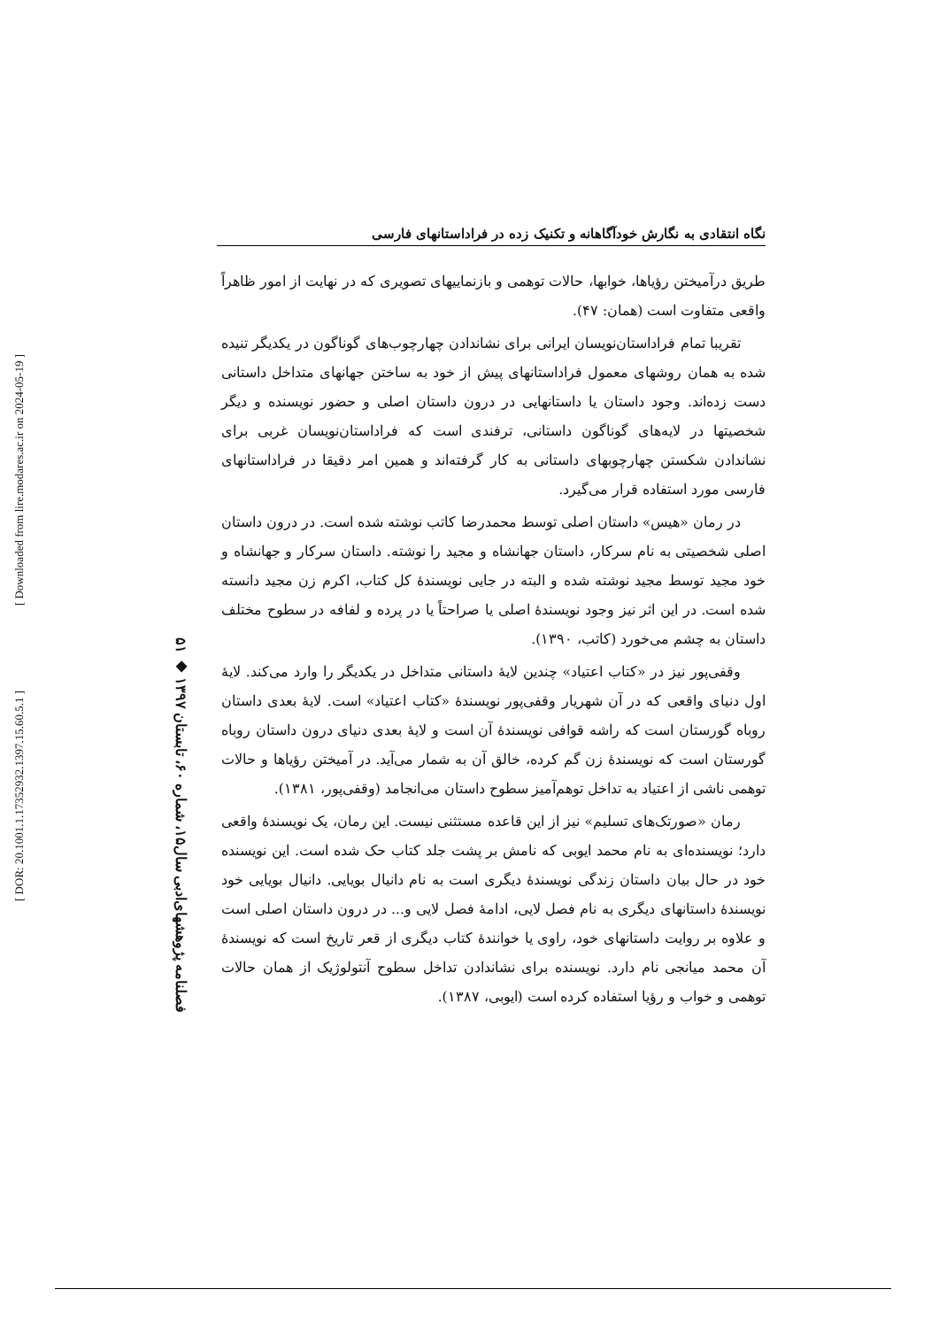[ DOR: 20.1001.1.17352932.1397.15.60.5.1 ]
[ Downloaded from lire.modares.ac.ir on 2024-05-19 ]
۵۱ ◆ فصلنامه پژوهشهای‌ادبی سال۱۵، شماره ۶۰، تابستان ۱۳۹۷
نگاه انتقادی به نگارش خودآگاهانه و تکنیک زده در فراداستانهای فارسی
طریق درآمیختن رؤیاها، خوابها، حالات توهمی و بازنماییهای تصویری که در نهایت از امور ظاهراً واقعی متفاوت است (همان: ۴۷).
تقریبا تمام فراداستان‌نویسان ایرانی برای نشاندادن چهارچوب‌های گوناگون در یکدیگر تنیده شده به همان روشهای معمول فراداستانهای پیش از خود به ساختن جهانهای متداخل داستانی دست زده‌اند. وجود داستان یا داستانهایی در درون داستان اصلی و حضور نویسنده و دیگر شخصیتها در لایه‌های گوناگون داستانی، ترفندی است که فراداستان‌نویسان غربی برای نشاندادن شکستن چهارچوبهای داستانی به کار گرفته‌اند و همین امر دقیقا در فراداستانهای فارسی مورد استفاده قرار می‌گیرد.
در رمان «هیس» داستان اصلی توسط محمدرضا کاتب نوشته شده است. در درون داستان اصلی شخصیتی به نام سرکار، داستان جهانشاه و مجید را نوشته. داستان سرکار و جهانشاه و خود مجید توسط مجید نوشته شده و البته در جایی نویسندهٔ کل کتاب، اکرم زن مجید دانسته شده است. در این اثر نیز وجود نویسندهٔ اصلی یا صراحتاً یا در پرده و لفافه در سطوح مختلف داستان به چشم می‌خورد (کاتب، ۱۳۹۰).
وقفی‌پور نیز در «کتاب اعتیاد» چندین لایهٔ داستانی متداخل در یکدیگر را وارد می‌کند. لایهٔ اول دنیای واقعی که در آن شهریار وقفی‌پور نویسندهٔ «کتاب اعتیاد» است. لایهٔ بعدی داستان روباه گورستان است که راشه قوافی نویسندهٔ آن است و لایهٔ بعدی دنیای درون داستان روباه گورستان است که نویسندهٔ زن گم کرده، خالق آن به شمار می‌آید. در آمیختن رؤیاها و حالات توهمی ناشی از اعتیاد به تداخل توهم‌آمیز سطوح داستان می‌انجامد (وقفی‌پور، ۱۳۸۱).
رمان «صورتک‌های تسلیم» نیز از این قاعده مستثنی نیست. این رمان، یک نویسندهٔ واقعی دارد؛ نویسنده‌ای به نام محمد ایوبی که نامش بر پشت جلد کتاب حک شده است. این نویسنده خود در حال بیان داستان زندگی نویسندهٔ دیگری است به نام دانیال بویایی. دانیال بویایی خود نویسندهٔ داستانهای دیگری به نام فصل لایی، ادامهٔ فصل لایی و... در درون داستان اصلی است و علاوه بر روایت داستانهای خود، راوی یا خوانندهٔ کتاب دیگری از قعر تاریخ است که نویسندهٔ آن محمد میانجی نام دارد. نویسنده برای نشاندادن تداخل سطوح آنتولوژیک از همان حالات توهمی و خواب و رؤیا استفاده کرده است (ایوبی، ۱۳۸۷).